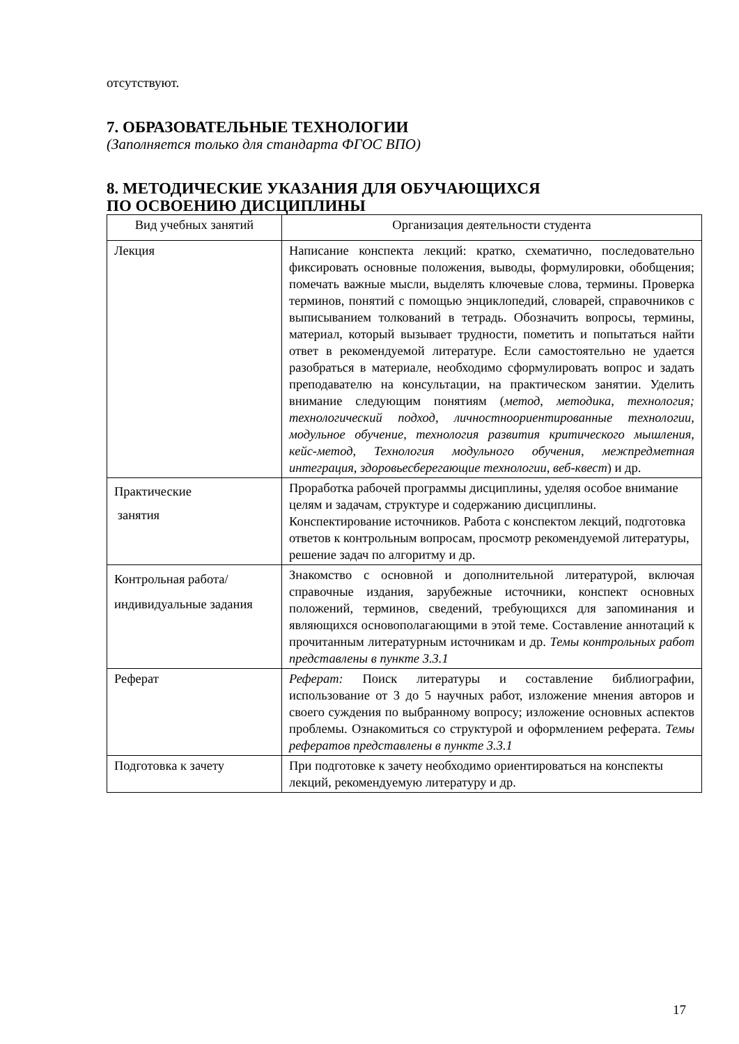отсутствуют.
7. ОБРАЗОВАТЕЛЬНЫЕ ТЕХНОЛОГИИ
(Заполняется только для стандарта ФГОС ВПО)
8. МЕТОДИЧЕСКИЕ УКАЗАНИЯ ДЛЯ ОБУЧАЮЩИХСЯ
ПО ОСВОЕНИЮ ДИСЦИПЛИНЫ
| Вид учебных занятий | Организация деятельности студента |
| Лекция | Написание конспекта лекций: кратко, схематично, последовательно фиксировать основные положения, выводы, формулировки, обобщения; помечать важные мысли, выделять ключевые слова, термины. Проверка терминов, понятий с помощью энциклопедий, словарей, справочников с выписыванием толкований в тетрадь. Обозначить вопросы, термины, материал, который вызывает трудности, пометить и попытаться найти ответ в рекомендуемой литературе. Если самостоятельно не удается разобраться в материале, необходимо сформулировать вопрос и задать преподавателю на консультации, на практическом занятии. Уделить внимание следующим понятиям ( метод, методика, технология; технологический подход, личностноориентированные технологии, модульное обучение, технология развития критического мышления, кейс-метод, Технология модульного обучения, межпредметная интеграция, здоровьесберегающие технологии, веб-квест ) и др. |
| Практические занятия | Проработка рабочей программы дисциплины, уделяя особое внимание целям и задачам, структуре и содержанию дисциплины. Конспектирование источников. Работа с конспектом лекций, подготовка ответов к контрольным вопросам, просмотр рекомендуемой литературы, решение задач по алгоритму и др. |
| Контрольная работа/индивидуальные задания | Знакомство с основной и дополнительной литературой, включая справочные издания, зарубежные источники, конспект основных положений, терминов, сведений, требующихся для запоминания и являющихся основополагающими в этой теме. Составление аннотаций к прочитанным литературным источникам и др. Темы контрольных работ представлены в пункте 3.3.1 |
| Реферат | Реферат: Поиск литературы и составление библиографии, использование от 3 до 5 научных работ, изложение мнения авторов и своего суждения по выбранному вопросу; изложение основных аспектов проблемы. Ознакомиться со структурой и оформлением реферата. Темы рефератов представлены в пункте 3.3.1 |
| Подготовка к зачету | При подготовке к зачету необходимо ориентироваться на конспекты лекций, рекомендуемую литературу и др. |
17